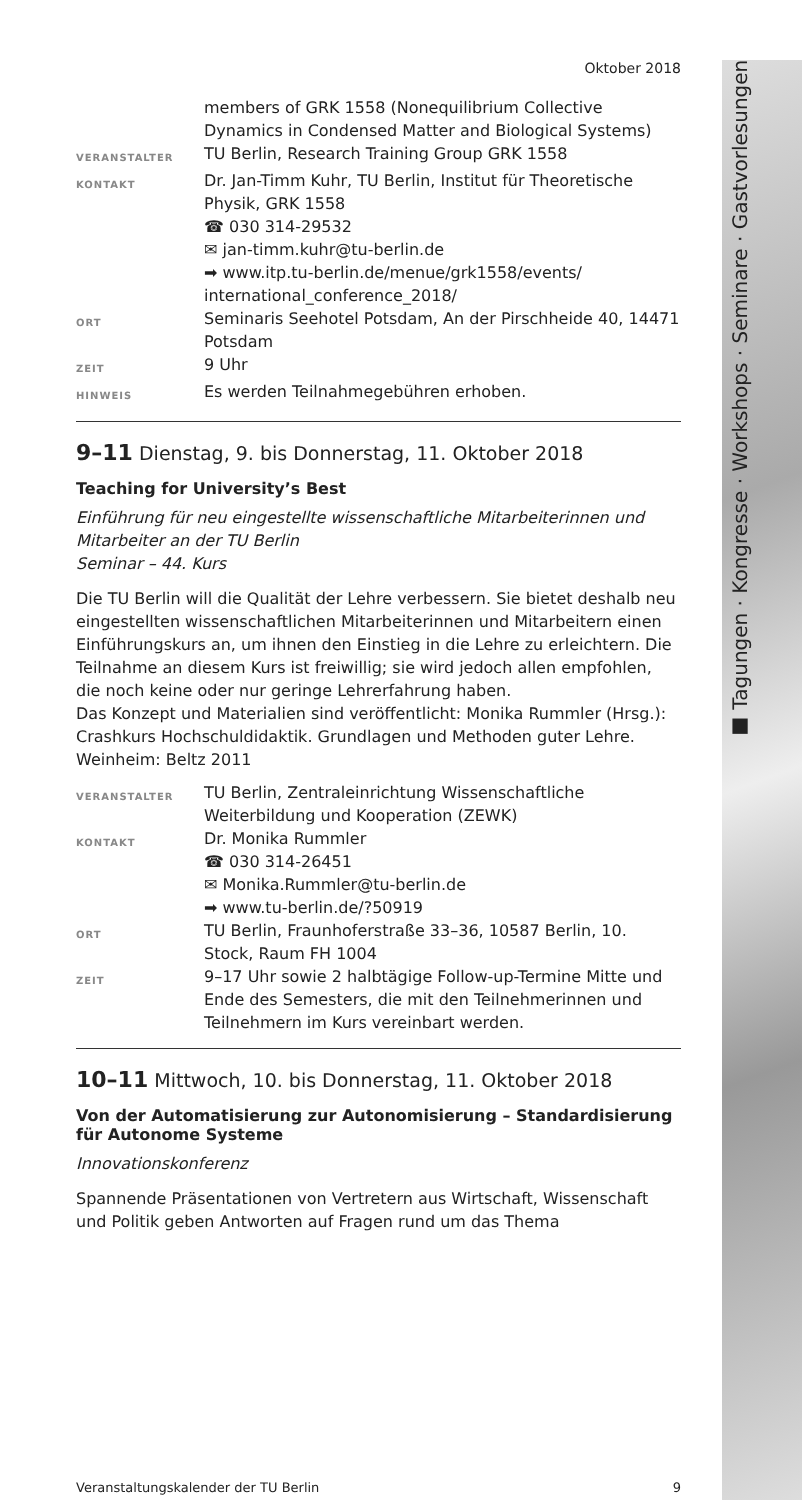■ Tagungen · Kongresse · Workshops · Seminare · Gastvorlesungen
Oktober 2018
members of GRK 1558 (Nonequilibrium Collective Dynamics in Condensed Matter and Biological Systems)
VERANSTALTER
TU Berlin, Research Training Group GRK 1558
KONTAKT
Dr. Jan-Timm Kuhr, TU Berlin, Institut für Theoretische Physik, GRK 1558
☎ 030 314-29532
✉ jan-timm.kuhr@tu-berlin.de
➡ www.itp.tu-berlin.de/menue/grk1558/events/ international_conference_2018/
ORT
Seminaris Seehotel Potsdam, An der Pirschheide 40, 14471 Potsdam
ZEIT
9 Uhr
HINWEIS
Es werden Teilnahmegebühren erhoben.
9–11 Dienstag, 9. bis Donnerstag, 11. Oktober 2018
Teaching for University’s Best
Einführung für neu eingestellte wissenschaftliche Mitarbeiterinnen und Mitarbeiter an der TU Berlin
Seminar – 44. Kurs
Die TU Berlin will die Qualität der Lehre verbessern. Sie bietet deshalb neu eingestellten wissenschaftlichen Mitarbeiterinnen und Mitarbeitern einen Einführungskurs an, um ihnen den Einstieg in die Lehre zu erleichtern. Die Teilnahme an diesem Kurs ist freiwillig; sie wird jedoch allen empfohlen, die noch keine oder nur geringe Lehrerfahrung haben.
Das Konzept und Materialien sind veröffentlicht: Monika Rummler (Hrsg.): Crashkurs Hochschuldidaktik. Grundlagen und Methoden guter Lehre. Weinheim: Beltz 2011
VERANSTALTER
TU Berlin, Zentraleinrichtung Wissenschaftliche Weiterbildung und Kooperation (ZEWK)
KONTAKT
Dr. Monika Rummler
☎ 030 314-26451
✉ Monika.Rummler@tu-berlin.de
➡ www.tu-berlin.de/?50919
ORT
TU Berlin, Fraunhoferstraße 33–36, 10587 Berlin, 10. Stock, Raum FH 1004
ZEIT
9–17 Uhr sowie 2 halbtägige Follow-up-Termine Mitte und Ende des Semesters, die mit den Teilnehmerinnen und Teilnehmern im Kurs vereinbart werden.
10–11 Mittwoch, 10. bis Donnerstag, 11. Oktober 2018
Von der Automatisierung zur Autonomisierung – Standardisierung für Autonome Systeme
Innovationskonferenz
Spannende Präsentationen von Vertretern aus Wirtschaft, Wissenschaft und Politik geben Antworten auf Fragen rund um das Thema
Veranstaltungskalender der TU Berlin 9